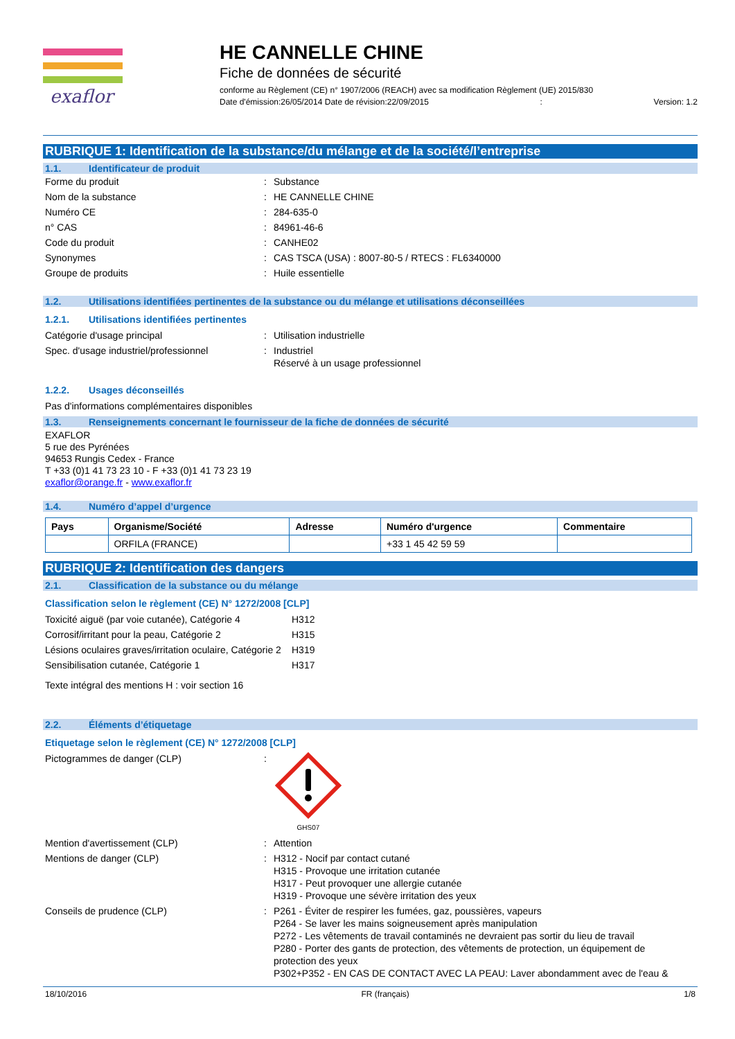exaflor
HE CANNELLE CHINE
Fiche de données de sécurité
conforme au Règlement (CE) n° 1907/2006 (REACH) avec sa modification Règlement (UE) 2015/830
Date d'émission:26/05/2014 Date de révision:22/09/2015: Version: 1.2
RUBRIQUE 1: Identification de la substance/du mélange et de la société/l’entreprise
1.1. Identificateur de produit
Forme du produit : Substance
Nom de la substance : HE CANNELLE CHINE
Numéro CE : 284-635-0
n° CAS : 84961-46-6
Code du produit : CANHE02
Synonymes : CAS TSCA (USA) : 8007-80-5 / RTECS : FL6340000
Groupe de produits : Huile essentielle
1.2. Utilisations identifiées pertinentes de la substance ou du mélange et utilisations déconseillées
1.2.1. Utilisations identifiées pertinentes
Catégorie d'usage principal : Utilisation industrielle
Spec. d'usage industriel/professionnel
: Industriel
Réservé à un usage professionnel
1.2.2. Usages déconseillés
Pas d'informations complémentaires disponibles
1.3. Renseignements concernant le fournisseur de la fiche de données de sécurité
EXAFLOR
5 rue des Pyrénées
94653 Rungis Cedex - France
T +33 (0)1 41 73 23 10 - F +33 (0)1 41 73 23 19
exaflor@orange.fr - www.exaflor.fr
1.4. Numéro d’appel d’urgence
| Pays | Organisme/Société | Adresse | Numéro d'urgence | Commentaire |
| --- | --- | --- | --- | --- |
| | ORFILA (FRANCE) | | +33 1 45 42 59 59 | |
RUBRIQUE 2: Identification des dangers
2.1. Classification de la substance ou du mélange
Classification selon le règlement (CE) N° 1272/2008 [CLP]
Toxicité aiguë (par voie cutanée), Catégorie 4
H312
Corrosif/irritant pour la peau, Catégorie 2
H315
Lésions oculaires graves/irritation oculaire, Catégorie 2
H319
Sensibilisation cutanée, Catégorie 1 H317
Texte intégral des mentions H : voir section 16
2.2. Éléments d’étiquetage
Etiquetage selon le règlement (CE) N° 1272/2008 [CLP]
Pictogrammes de danger (CLP) :
GHS07
Mention d'avertissement (CLP) : Attention
Mentions de danger (CLP) : H312 - Nocif par contact cutané
H315 - Provoque une irritation cutanée
H317 - Peut provoquer une allergie cutanée
H319 - Provoque une sévère irritation des yeux
Conseils de prudence (CLP) : P261 - Éviter de respirer les fumées, gaz, poussières, vapeurs
P264 - Se laver les mains soigneusement après manipulation
P272 - Les vêtements de travail contaminés ne devraient pas sortir du lieu de travail
P280 - Porter des gants de protection, des vêtements de protection, un équipement de protection des yeux
P302+P352 - EN CAS DE CONTACT AVEC LA PEAU: Laver abondamment avec de l'eau &
18/10/2016 FR (français) 1/8